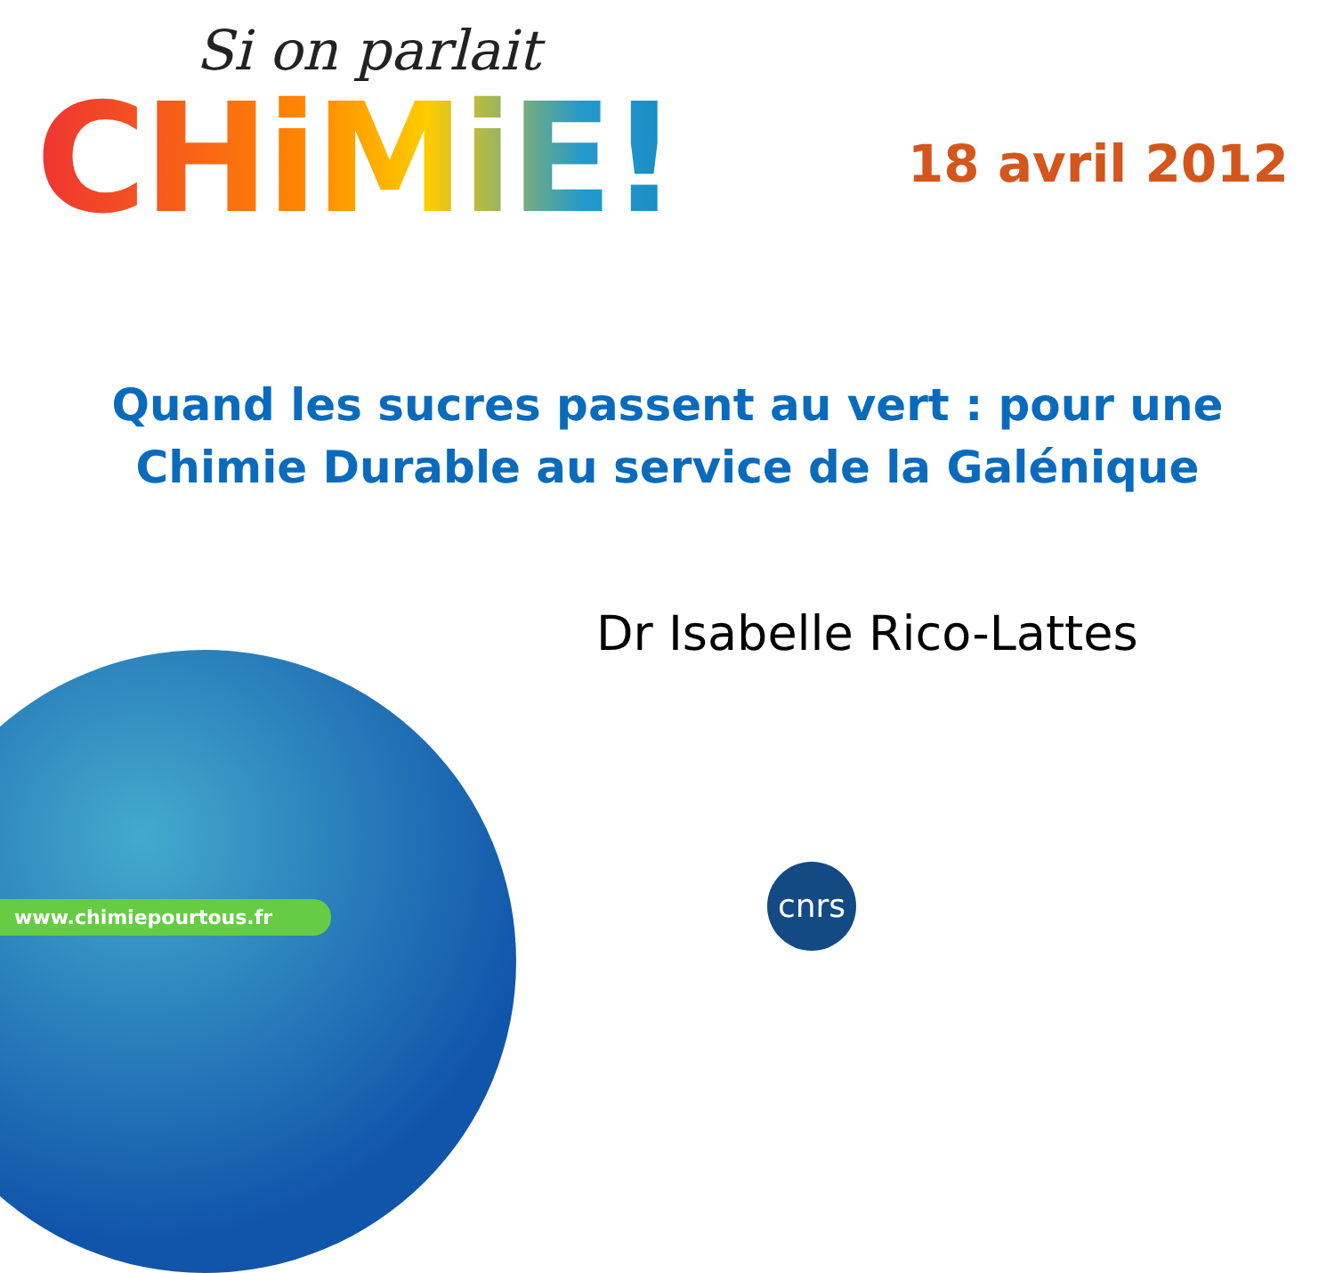Si on parlait
CHiMiE!
18 avril 2012
Quand les sucres passent au vert : pour une
Chimie Durable au service de la Galénique
Dr Isabelle Rico-Lattes
www.chimiepourtous.fr
cnrs